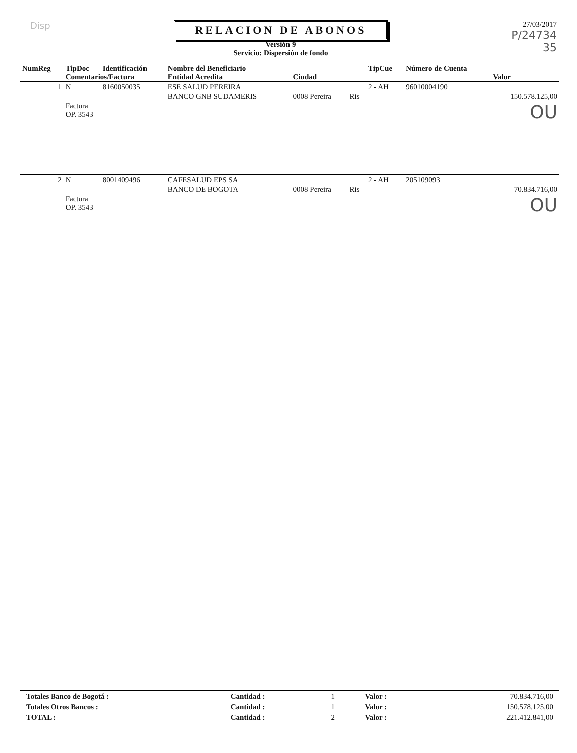Disp
RELACION DE ABONOS
Versión 9
Servicio: Dispersión de fondo
27/03/2017
P/24734
35
| NumReg | TipDoc | Identificación | Nombre del Beneficiario | | | TipCue | Número de Cuenta | |
| --- | --- | --- | --- | --- | --- | --- | --- | --- |
| | Comentarios/Factura | | Entidad Acredita | Ciudad | | | | Valor |
| 1 | N | 8160050035 | ESE SALUD PEREIRA | | | 2 - AH | 96010004190 | |
| | | | BANCO GNB SUDAMERIS | 0008 Pereira | Ris | | | 150.578.125,00 |
| | Factura OP. 3543 | | | | | | | OU |
| 2 | N | 8001409496 | CAFESALUD EPS SA | | | 2 - AH | 205109093 | |
| | | | BANCO DE BOGOTA | 0008 Pereira | Ris | | | 70.834.716,00 |
| | Factura OP. 3543 | | | | | | | OU |
| Totales Banco de Bogotá : | Cantidad : | 1 | Valor : | 70.834.716,00 |
| Totales Otros Bancos : | Cantidad : | 1 | Valor : | 150.578.125,00 |
| TOTAL : | Cantidad : | 2 | Valor : | 221.412.841,00 |